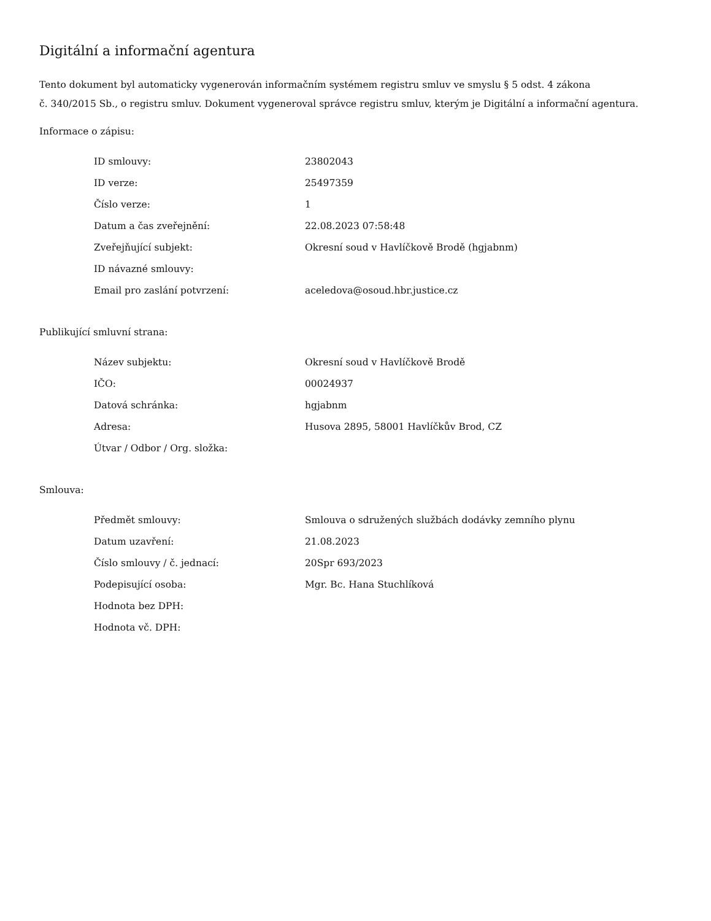Digitální a informační agentura
Tento dokument byl automaticky vygenerován informačním systémem registru smluv ve smyslu § 5 odst. 4 zákona
č. 340/2015 Sb., o registru smluv. Dokument vygeneroval správce registru smluv, kterým je Digitální a informační agentura.
Informace o zápisu:
| ID smlouvy: | 23802043 |
| ID verze: | 25497359 |
| Číslo verze: | 1 |
| Datum a čas zveřejnění: | 22.08.2023 07:58:48 |
| Zveřejňující subjekt: | Okresní soud v Havlíčkově Brodě (hgjabnm) |
| ID návazné smlouvy: | |
| Email pro zaslání potvrzení: | aceledova@osoud.hbr.justice.cz |
Publikující smluvní strana:
| Název subjektu: | Okresní soud v Havlíčkově Brodě |
| IČO: | 00024937 |
| Datová schránka: | hgjabnm |
| Adresa: | Husova 2895, 58001 Havlíčkův Brod, CZ |
| Útvar / Odbor / Org. složka: | |
Smlouva:
| Předmět smlouvy: | Smlouva o sdružených službách dodávky zemního plynu |
| Datum uzavření: | 21.08.2023 |
| Číslo smlouvy / č. jednací: | 20Spr 693/2023 |
| Podepisující osoba: | Mgr. Bc. Hana Stuchlíková |
| Hodnota bez DPH: | |
| Hodnota vč. DPH: | |